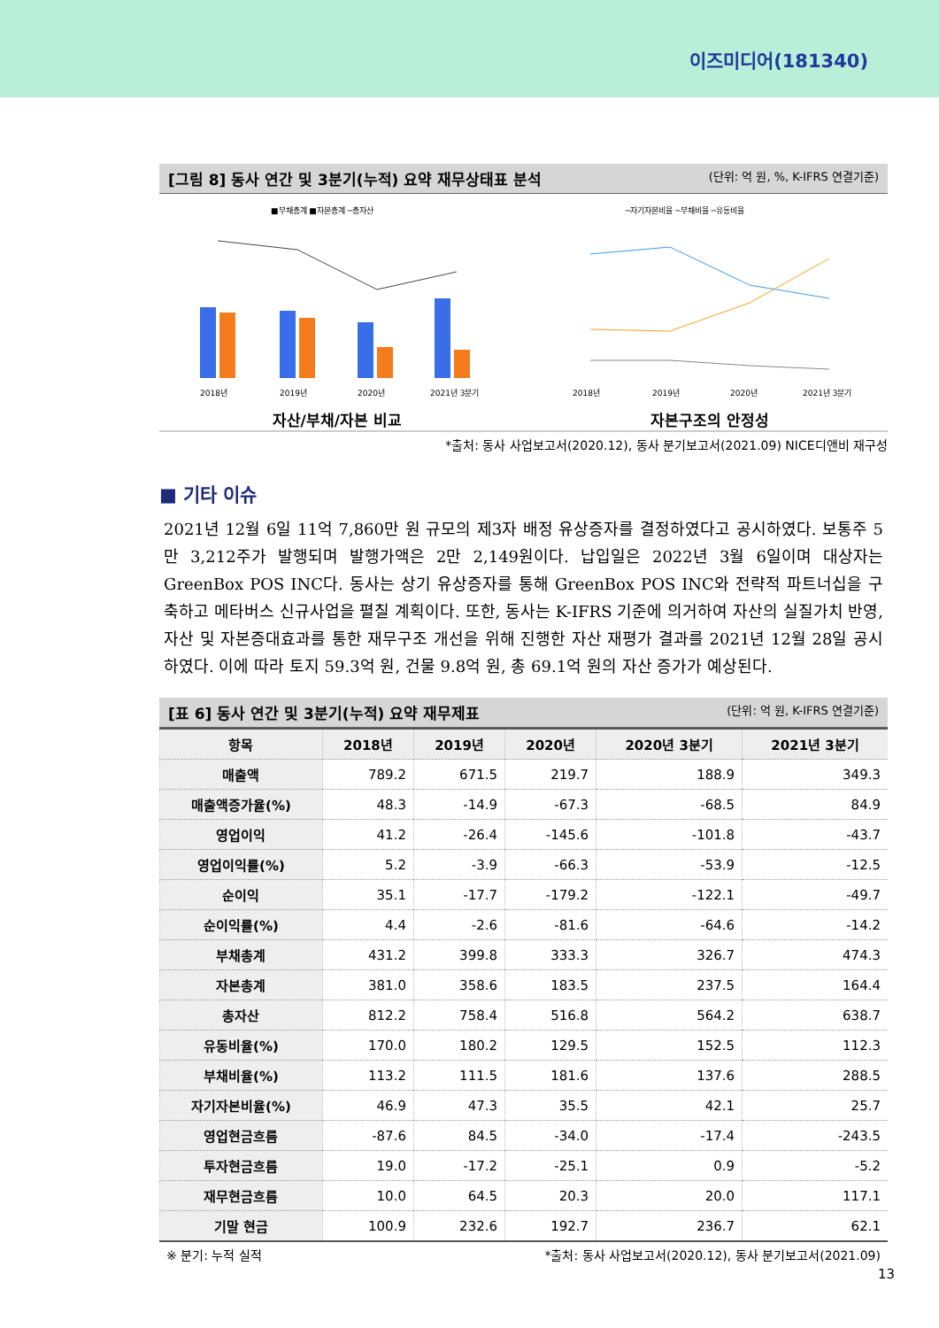이즈미디어(181340)
[그림 8] 동사 연간 및 3분기(누적) 요약 재무상태표 분석 (단위: 억 원, %, K-IFRS 연결기준)
■부채총계 ■자본총계 ─총자산
2018년
2019년
2020년
2021년 3분기
자산/부채/자본 비교
─자기자본비율 ─부채비율 ─유동비율
2018년
2019년
2020년
2021년 3분기
자본구조의 안정성
*출처: 동사 사업보고서(2020.12), 동사 분기보고서(2021.09) NICE디앤비 재구성
■ 기타 이슈
2021년 12월 6일 11억 7,860만 원 규모의 제3자 배정 유상증자를 결정하였다고 공시하였다. 보통주 5만 3,212주가 발행되며 발행가액은 2만 2,149원이다. 납입일은 2022년 3월 6일이며 대상자는 GreenBox POS INC다. 동사는 상기 유상증자를 통해 GreenBox POS INC와 전략적 파트너십을 구축하고 메타버스 신규사업을 펼칠 계획이다. 또한, 동사는 K-IFRS 기준에 의거하여 자산의 실질가치 반영, 자산 및 자본증대효과를 통한 재무구조 개선을 위해 진행한 자산 재평가 결과를 2021년 12월 28일 공시하였다. 이에 따라 토지 59.3억 원, 건물 9.8억 원, 총 69.1억 원의 자산 증가가 예상된다.
[표 6] 동사 연간 및 3분기(누적) 요약 재무제표 (단위: 억 원, K-IFRS 연결기준)
| 항목 | 2018년 | 2019년 | 2020년 | 2020년 3분기 | 2021년 3분기 |
| --- | --- | --- | --- | --- | --- |
| 매출액 | 789.2 | 671.5 | 219.7 | 188.9 | 349.3 |
| 매출액증가율(%) | 48.3 | -14.9 | -67.3 | -68.5 | 84.9 |
| 영업이익 | 41.2 | -26.4 | -145.6 | -101.8 | -43.7 |
| 영업이익률(%) | 5.2 | -3.9 | -66.3 | -53.9 | -12.5 |
| 순이익 | 35.1 | -17.7 | -179.2 | -122.1 | -49.7 |
| 순이익률(%) | 4.4 | -2.6 | -81.6 | -64.6 | -14.2 |
| 부채총계 | 431.2 | 399.8 | 333.3 | 326.7 | 474.3 |
| 자본총계 | 381.0 | 358.6 | 183.5 | 237.5 | 164.4 |
| 총자산 | 812.2 | 758.4 | 516.8 | 564.2 | 638.7 |
| 유동비율(%) | 170.0 | 180.2 | 129.5 | 152.5 | 112.3 |
| 부채비율(%) | 113.2 | 111.5 | 181.6 | 137.6 | 288.5 |
| 자기자본비율(%) | 46.9 | 47.3 | 35.5 | 42.1 | 25.7 |
| 영업현금흐름 | -87.6 | 84.5 | -34.0 | -17.4 | -243.5 |
| 투자현금흐름 | 19.0 | -17.2 | -25.1 | 0.9 | -5.2 |
| 재무현금흐름 | 10.0 | 64.5 | 20.3 | 20.0 | 117.1 |
| 기말 현금 | 100.9 | 232.6 | 192.7 | 236.7 | 62.1 |
※ 분기: 누적 실적 *출처: 동사 사업보고서(2020.12), 동사 분기보고서(2021.09)
13